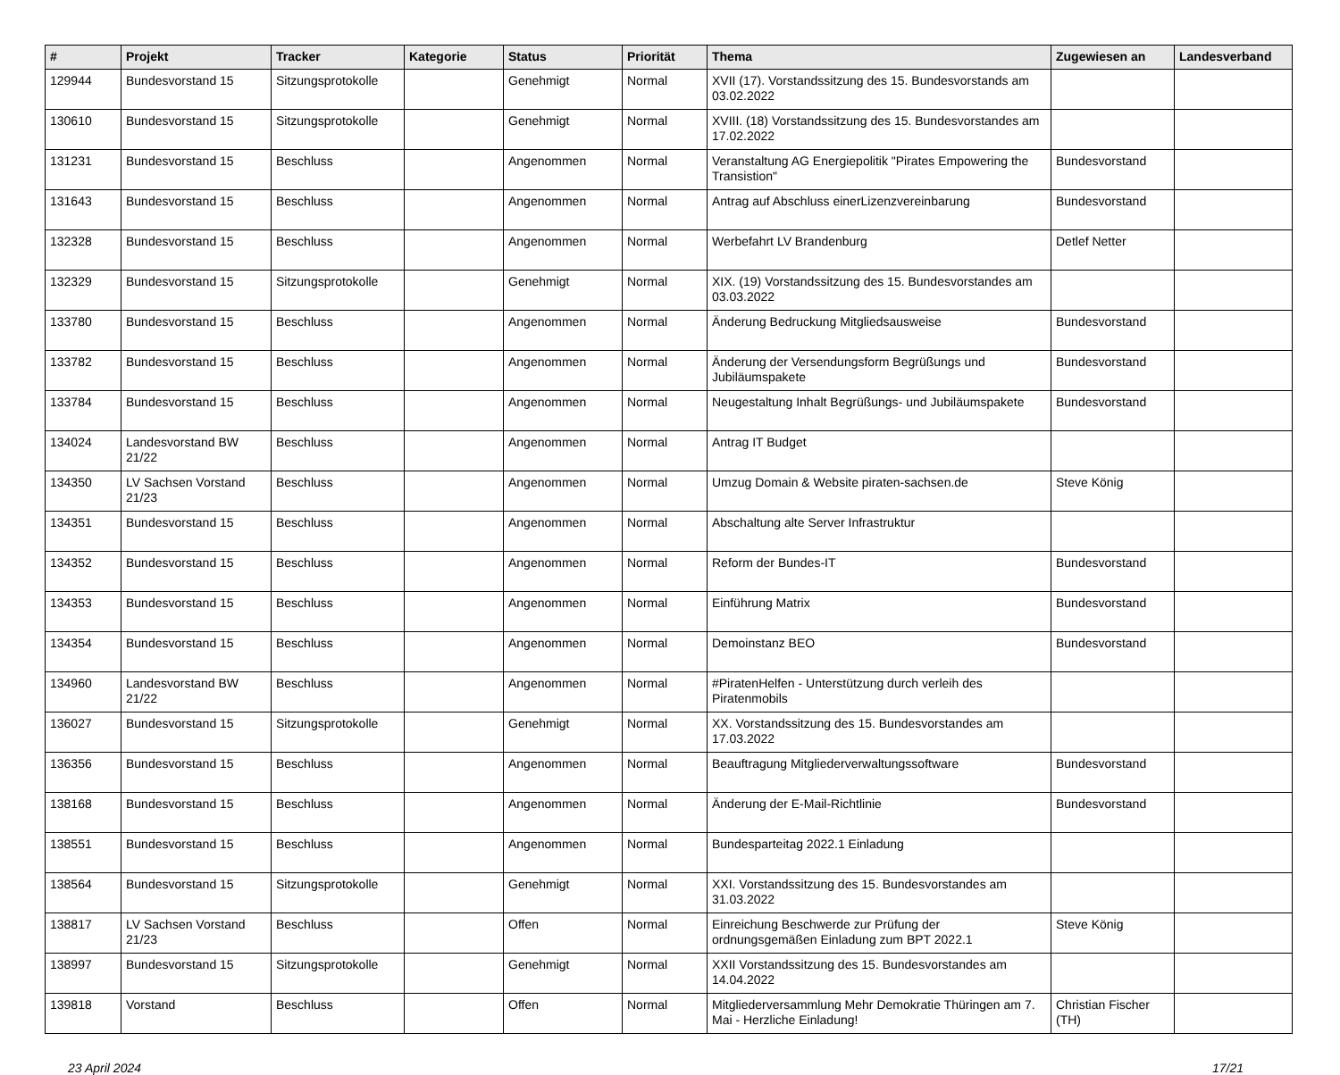| # | Projekt | Tracker | Kategorie | Status | Priorität | Thema | Zugewiesen an | Landesverband |
| --- | --- | --- | --- | --- | --- | --- | --- | --- |
| 129944 | Bundesvorstand 15 | Sitzungsprotokolle | | Genehmigt | Normal | XVII (17). Vorstandssitzung des 15. Bundesvorstands am 03.02.2022 | | |
| 130610 | Bundesvorstand 15 | Sitzungsprotokolle | | Genehmigt | Normal | XVIII. (18) Vorstandssitzung des 15. Bundesvorstandes am 17.02.2022 | | |
| 131231 | Bundesvorstand 15 | Beschluss | | Angenommen | Normal | Veranstaltung AG Energiepolitik "Pirates Empowering the Transistion" | Bundesvorstand | |
| 131643 | Bundesvorstand 15 | Beschluss | | Angenommen | Normal | Antrag auf Abschluss einerLizenzvereinbarung | Bundesvorstand | |
| 132328 | Bundesvorstand 15 | Beschluss | | Angenommen | Normal | Werbefahrt LV Brandenburg | Detlef Netter | |
| 132329 | Bundesvorstand 15 | Sitzungsprotokolle | | Genehmigt | Normal | XIX. (19) Vorstandssitzung des 15. Bundesvorstandes am 03.03.2022 | | |
| 133780 | Bundesvorstand 15 | Beschluss | | Angenommen | Normal | Änderung Bedruckung Mitgliedsausweise | Bundesvorstand | |
| 133782 | Bundesvorstand 15 | Beschluss | | Angenommen | Normal | Änderung der Versendungsform Begrüßungs und Jubiläumspakete | Bundesvorstand | |
| 133784 | Bundesvorstand 15 | Beschluss | | Angenommen | Normal | Neugestaltung Inhalt Begrüßungs- und Jubiläumspakete | Bundesvorstand | |
| 134024 | Landesvorstand BW 21/22 | Beschluss | | Angenommen | Normal | Antrag IT Budget | | |
| 134350 | LV Sachsen Vorstand 21/23 | Beschluss | | Angenommen | Normal | Umzug Domain & Website piraten-sachsen.de | Steve König | |
| 134351 | Bundesvorstand 15 | Beschluss | | Angenommen | Normal | Abschaltung alte Server Infrastruktur | | |
| 134352 | Bundesvorstand 15 | Beschluss | | Angenommen | Normal | Reform der Bundes-IT | Bundesvorstand | |
| 134353 | Bundesvorstand 15 | Beschluss | | Angenommen | Normal | Einführung Matrix | Bundesvorstand | |
| 134354 | Bundesvorstand 15 | Beschluss | | Angenommen | Normal | Demoinstanz BEO | Bundesvorstand | |
| 134960 | Landesvorstand BW 21/22 | Beschluss | | Angenommen | Normal | #PiratenHelfen - Unterstützung durch verleih des Piratenmobils | | |
| 136027 | Bundesvorstand 15 | Sitzungsprotokolle | | Genehmigt | Normal | XX. Vorstandssitzung des 15. Bundesvorstandes am 17.03.2022 | | |
| 136356 | Bundesvorstand 15 | Beschluss | | Angenommen | Normal | Beauftragung Mitgliederverwaltungssoftware | Bundesvorstand | |
| 138168 | Bundesvorstand 15 | Beschluss | | Angenommen | Normal | Änderung der E-Mail-Richtlinie | Bundesvorstand | |
| 138551 | Bundesvorstand 15 | Beschluss | | Angenommen | Normal | Bundesparteitag 2022.1 Einladung | | |
| 138564 | Bundesvorstand 15 | Sitzungsprotokolle | | Genehmigt | Normal | XXI. Vorstandssitzung des 15. Bundesvorstandes am 31.03.2022 | | |
| 138817 | LV Sachsen Vorstand 21/23 | Beschluss | | Offen | Normal | Einreichung Beschwerde zur Prüfung der ordnungsgemäßen Einladung zum BPT 2022.1 | Steve König | |
| 138997 | Bundesvorstand 15 | Sitzungsprotokolle | | Genehmigt | Normal | XXII Vorstandssitzung des 15. Bundesvorstandes am 14.04.2022 | | |
| 139818 | Vorstand | Beschluss | | Offen | Normal | Mitgliederversammlung Mehr Demokratie Thüringen am 7. Mai - Herzliche Einladung! | Christian Fischer (TH) | |
23 April 2024 17/21